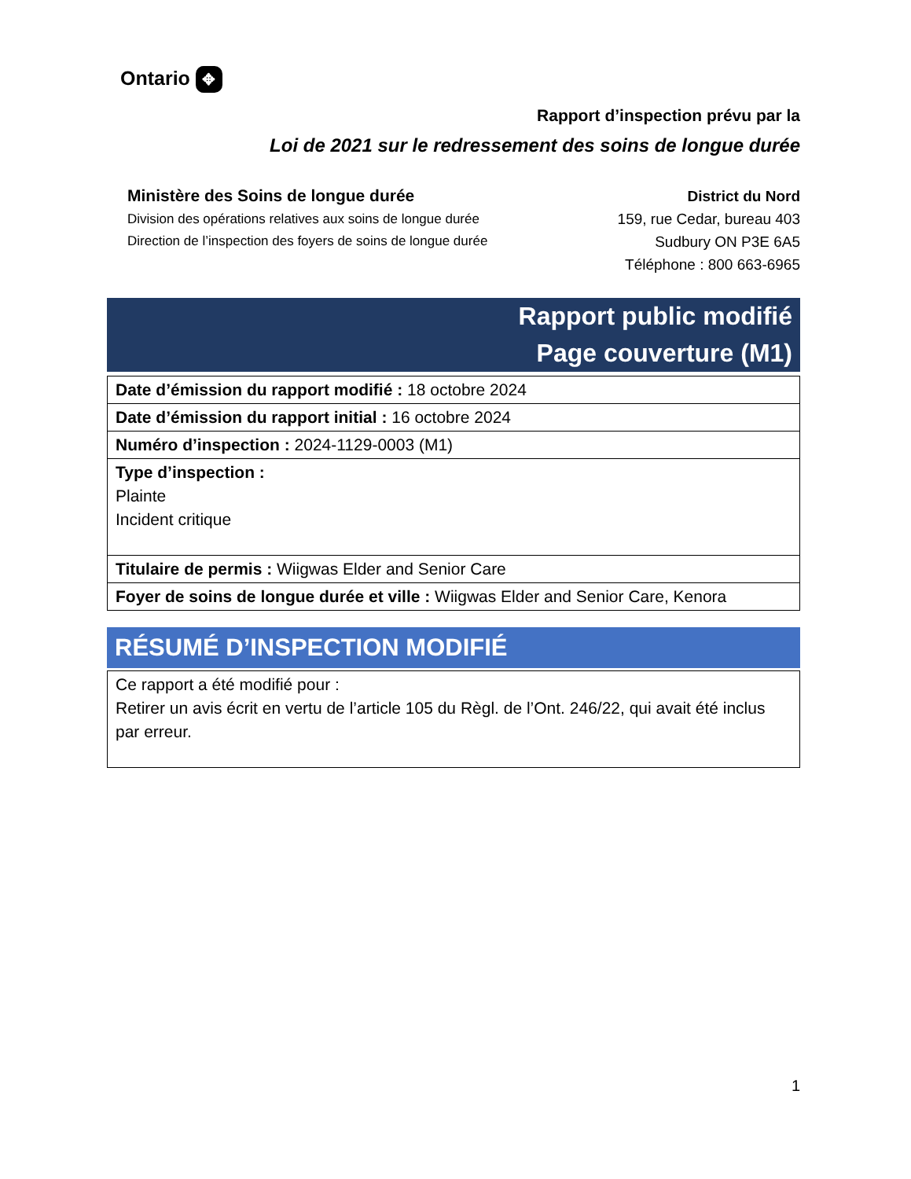Ontario ✥
Rapport d’inspection prévu par la
Loi de 2021 sur le redressement des soins de longue durée
Ministère des Soins de longue durée
Division des opérations relatives aux soins de longue durée
Direction de l’inspection des foyers de soins de longue durée
District du Nord
159, rue Cedar, bureau 403
Sudbury ON P3E 6A5
Téléphone : 800 663-6965
Rapport public modifié
Page couverture (M1)
| Date d’émission du rapport modifié : 18 octobre 2024 |
| Date d’émission du rapport initial : 16 octobre 2024 |
| Numéro d’inspection : 2024-1129-0003 (M1) |
| Type d’inspection : Plainte Incident critique |
| Titulaire de permis : Wiigwas Elder and Senior Care |
| Foyer de soins de longue durée et ville : Wiigwas Elder and Senior Care, Kenora |
RÉSUMÉ D’INSPECTION MODIFIÉ
| Ce rapport a été modifié pour : Retirer un avis écrit en vertu de l’article 105 du Règl. de l’Ont. 246/22, qui avait été inclus par erreur. |
1